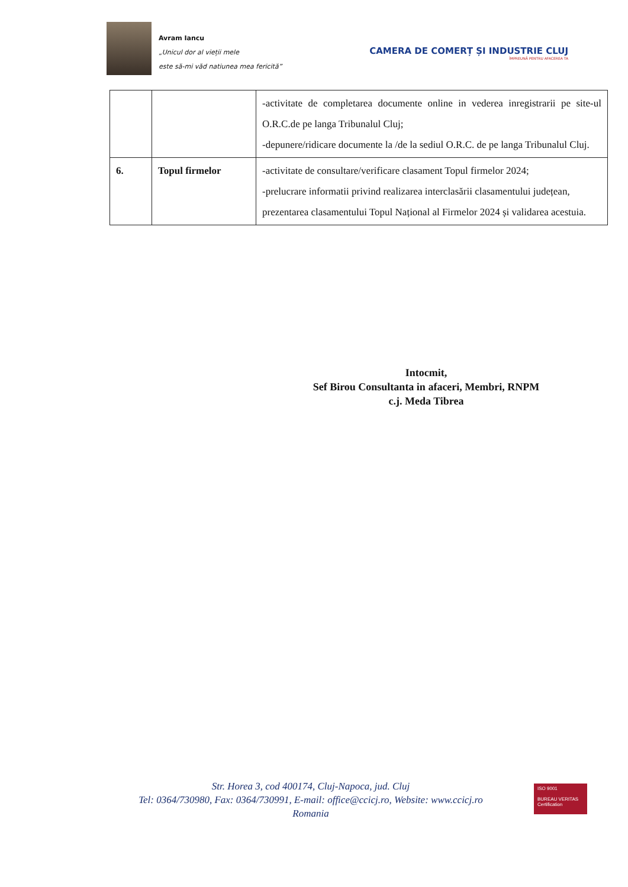Avram Iancu
„Unicul dor al vieții mele
este să-mi văd natiunea mea fericită”
CAMERA DE COMERȚ ȘI INDUSTRIE CLUJ
ÎMPREUNĂ PENTRU AFACEREA TA
| | | -activitate de completarea documente online in vederea inregistrarii pe site-ul O.R.C.de pe langa Tribunalul Cluj; -depunere/ridicare documente la /de la sediul O.R.C. de pe langa Tribunalul Cluj. |
| 6. | Topul firmelor | -activitate de consultare/verificare clasament Topul firmelor 2024; -prelucrare informatii privind realizarea interclasării clasamentului județean, prezentarea clasamentului Topul Național al Firmelor 2024 și validarea acestuia. |
Intocmit,
Sef Birou Consultanta in afaceri, Membri, RNPM
c.j. Meda Tibrea
Str. Horea 3, cod 400174, Cluj-Napoca, jud. Cluj
Tel: 0364/730980, Fax: 0364/730991, E-mail: office@ccicj.ro, Website: www.ccicj.ro
Romania
ISO 9001
BUREAU VERITAS
Certification